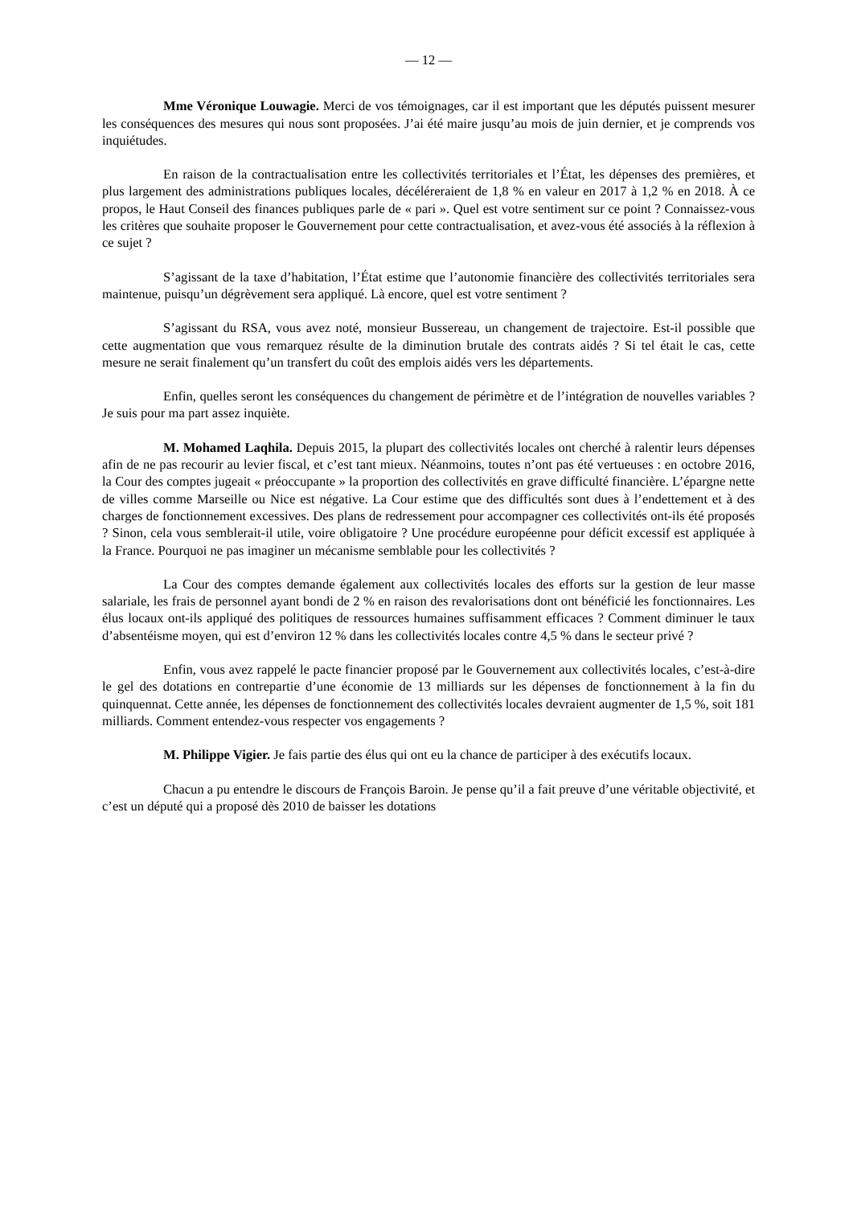— 12 —
Mme Véronique Louwagie. Merci de vos témoignages, car il est important que les députés puissent mesurer les conséquences des mesures qui nous sont proposées. J’ai été maire jusqu’au mois de juin dernier, et je comprends vos inquiétudes.
En raison de la contractualisation entre les collectivités territoriales et l’État, les dépenses des premières, et plus largement des administrations publiques locales, décéléreraient de 1,8 % en valeur en 2017 à 1,2 % en 2018. À ce propos, le Haut Conseil des finances publiques parle de « pari ». Quel est votre sentiment sur ce point ? Connaissez-vous les critères que souhaite proposer le Gouvernement pour cette contractualisation, et avez-vous été associés à la réflexion à ce sujet ?
S’agissant de la taxe d’habitation, l’État estime que l’autonomie financière des collectivités territoriales sera maintenue, puisqu’un dégrèvement sera appliqué. Là encore, quel est votre sentiment ?
S’agissant du RSA, vous avez noté, monsieur Bussereau, un changement de trajectoire. Est-il possible que cette augmentation que vous remarquez résulte de la diminution brutale des contrats aidés ? Si tel était le cas, cette mesure ne serait finalement qu’un transfert du coût des emplois aidés vers les départements.
Enfin, quelles seront les conséquences du changement de périmètre et de l’intégration de nouvelles variables ? Je suis pour ma part assez inquiète.
M. Mohamed Laqhila. Depuis 2015, la plupart des collectivités locales ont cherché à ralentir leurs dépenses afin de ne pas recourir au levier fiscal, et c’est tant mieux. Néanmoins, toutes n’ont pas été vertueuses : en octobre 2016, la Cour des comptes jugeait « préoccupante » la proportion des collectivités en grave difficulté financière. L’épargne nette de villes comme Marseille ou Nice est négative. La Cour estime que des difficultés sont dues à l’endettement et à des charges de fonctionnement excessives. Des plans de redressement pour accompagner ces collectivités ont-ils été proposés ? Sinon, cela vous semblerait-il utile, voire obligatoire ? Une procédure européenne pour déficit excessif est appliquée à la France. Pourquoi ne pas imaginer un mécanisme semblable pour les collectivités ?
La Cour des comptes demande également aux collectivités locales des efforts sur la gestion de leur masse salariale, les frais de personnel ayant bondi de 2 % en raison des revalorisations dont ont bénéficié les fonctionnaires. Les élus locaux ont-ils appliqué des politiques de ressources humaines suffisamment efficaces ? Comment diminuer le taux d’absentéisme moyen, qui est d’environ 12 % dans les collectivités locales contre 4,5 % dans le secteur privé ?
Enfin, vous avez rappelé le pacte financier proposé par le Gouvernement aux collectivités locales, c’est-à-dire le gel des dotations en contrepartie d’une économie de 13 milliards sur les dépenses de fonctionnement à la fin du quinquennat. Cette année, les dépenses de fonctionnement des collectivités locales devraient augmenter de 1,5 %, soit 181 milliards. Comment entendez-vous respecter vos engagements ?
M. Philippe Vigier. Je fais partie des élus qui ont eu la chance de participer à des exécutifs locaux.
Chacun a pu entendre le discours de François Baroin. Je pense qu’il a fait preuve d’une véritable objectivité, et c’est un député qui a proposé dès 2010 de baisser les dotations